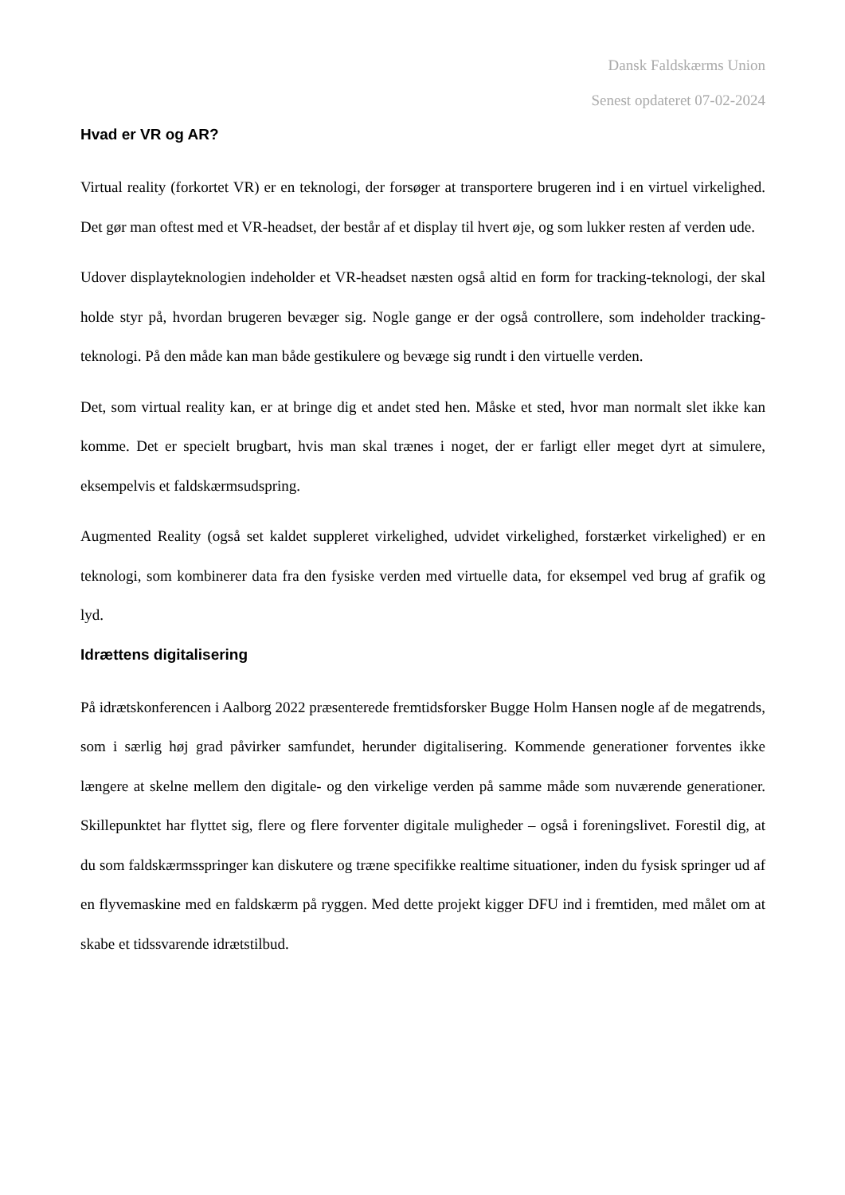Dansk Faldskærms Union
Senest opdateret 07-02-2024
Hvad er VR og AR?
Virtual reality (forkortet VR) er en teknologi, der forsøger at transportere brugeren ind i en virtuel virkelighed. Det gør man oftest med et VR-headset, der består af et display til hvert øje, og som lukker resten af verden ude.
Udover displayteknologien indeholder et VR-headset næsten også altid en form for tracking-teknologi, der skal holde styr på, hvordan brugeren bevæger sig. Nogle gange er der også controllere, som indeholder tracking-teknologi. På den måde kan man både gestikulere og bevæge sig rundt i den virtuelle verden.
Det, som virtual reality kan, er at bringe dig et andet sted hen. Måske et sted, hvor man normalt slet ikke kan komme. Det er specielt brugbart, hvis man skal trænes i noget, der er farligt eller meget dyrt at simulere, eksempelvis et faldskærmsudspring.
Augmented Reality (også set kaldet suppleret virkelighed, udvidet virkelighed, forstærket virkelighed) er en teknologi, som kombinerer data fra den fysiske verden med virtuelle data, for eksempel ved brug af grafik og lyd.
Idrættens digitalisering
På idrætskonferencen i Aalborg 2022 præsenterede fremtidsforsker Bugge Holm Hansen nogle af de megatrends, som i særlig høj grad påvirker samfundet, herunder digitalisering. Kommende generationer forventes ikke længere at skelne mellem den digitale- og den virkelige verden på samme måde som nuværende generationer. Skillepunktet har flyttet sig, flere og flere forventer digitale muligheder – også i foreningslivet. Forestil dig, at du som faldskærmsspringer kan diskutere og træne specifikke realtime situationer, inden du fysisk springer ud af en flyvemaskine med en faldskærm på ryggen. Med dette projekt kigger DFU ind i fremtiden, med målet om at skabe et tidssvarende idrætstilbud.